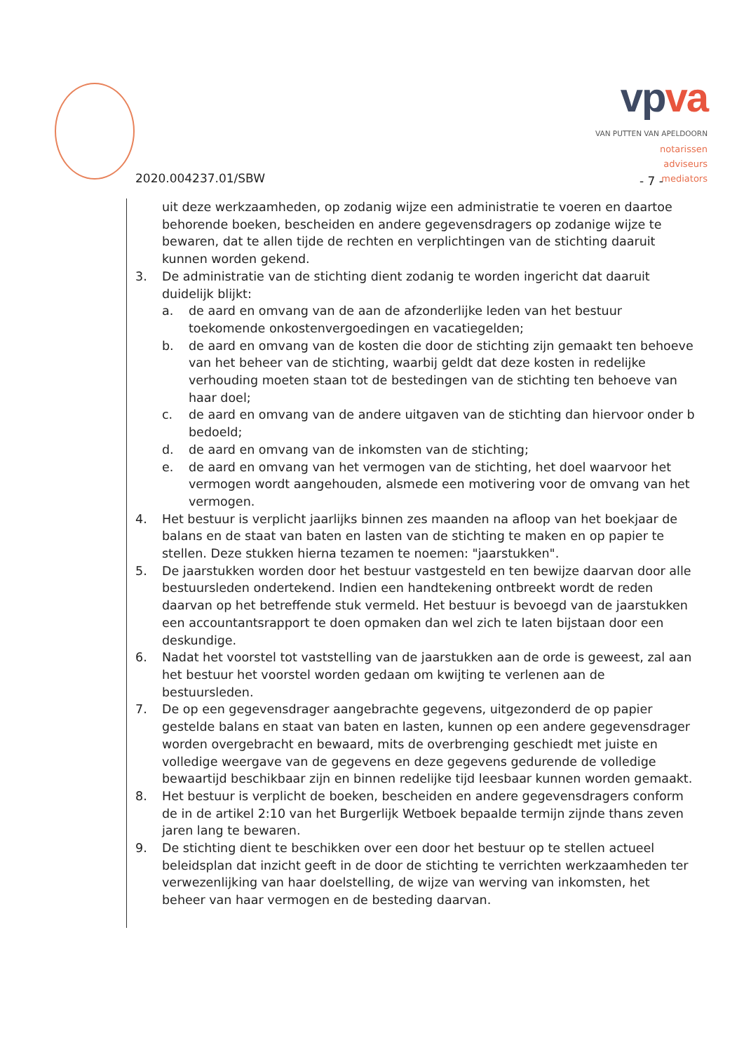vpva
VAN PUTTEN VAN APELDOORN
notarissen
adviseurs
mediators
2020.004237.01/SBW - 7 -
uit deze werkzaamheden, op zodanig wijze een administratie te voeren en daartoe behorende boeken, bescheiden en andere gegevensdragers op zodanige wijze te bewaren, dat te allen tijde de rechten en verplichtingen van de stichting daaruit kunnen worden gekend.
3. De administratie van de stichting dient zodanig te worden ingericht dat daaruit duidelijk blijkt:
a. de aard en omvang van de aan de afzonderlijke leden van het bestuur toekomende onkostenvergoedingen en vacatiegelden;
b. de aard en omvang van de kosten die door de stichting zijn gemaakt ten behoeve van het beheer van de stichting, waarbij geldt dat deze kosten in redelijke verhouding moeten staan tot de bestedingen van de stichting ten behoeve van haar doel;
c. de aard en omvang van de andere uitgaven van de stichting dan hiervoor onder b bedoeld;
d. de aard en omvang van de inkomsten van de stichting;
e. de aard en omvang van het vermogen van de stichting, het doel waarvoor het vermogen wordt aangehouden, alsmede een motivering voor de omvang van het vermogen.
4. Het bestuur is verplicht jaarlijks binnen zes maanden na afloop van het boekjaar de balans en de staat van baten en lasten van de stichting te maken en op papier te stellen. Deze stukken hierna tezamen te noemen: "jaarstukken".
5. De jaarstukken worden door het bestuur vastgesteld en ten bewijze daarvan door alle bestuursleden ondertekend. Indien een handtekening ontbreekt wordt de reden daarvan op het betreffende stuk vermeld. Het bestuur is bevoegd van de jaarstukken een accountantsrapport te doen opmaken dan wel zich te laten bijstaan door een deskundige.
6. Nadat het voorstel tot vaststelling van de jaarstukken aan de orde is geweest, zal aan het bestuur het voorstel worden gedaan om kwijting te verlenen aan de bestuursleden.
7. De op een gegevensdrager aangebrachte gegevens, uitgezonderd de op papier gestelde balans en staat van baten en lasten, kunnen op een andere gegevensdrager worden overgebracht en bewaard, mits de overbrenging geschiedt met juiste en volledige weergave van de gegevens en deze gegevens gedurende de volledige bewaartijd beschikbaar zijn en binnen redelijke tijd leesbaar kunnen worden gemaakt.
8. Het bestuur is verplicht de boeken, bescheiden en andere gegevensdragers conform de in de artikel 2:10 van het Burgerlijk Wetboek bepaalde termijn zijnde thans zeven jaren lang te bewaren.
9. De stichting dient te beschikken over een door het bestuur op te stellen actueel beleidsplan dat inzicht geeft in de door de stichting te verrichten werkzaamheden ter verwezenlijking van haar doelstelling, de wijze van werving van inkomsten, het beheer van haar vermogen en de besteding daarvan.